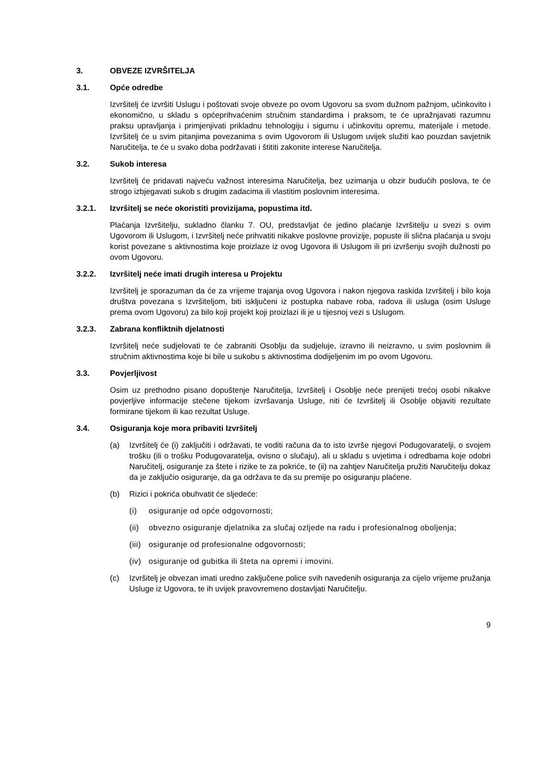3. OBVEZE IZVRŠITELJA
3.1. Opće odredbe
Izvršitelj će izvršiti Uslugu i poštovati svoje obveze po ovom Ugovoru sa svom dužnom pažnjom, učinkovito i ekonomično, u skladu s općeprihvaćenim stručnim standardima i praksom, te će upražnjavati razumnu praksu upravljanja i primjenjivati prikladnu tehnologiju i sigurnu i učinkovitu opremu, materijale i metode. Izvršitelj će u svim pitanjima povezanima s ovim Ugovorom ili Uslugom uvijek služiti kao pouzdan savjetnik Naručitelja, te će u svako doba podržavati i štititi zakonite interese Naručitelja.
3.2. Sukob interesa
Izvršitelj će pridavati najveću važnost interesima Naručitelja, bez uzimanja u obzir budućih poslova, te će strogo izbjegavati sukob s drugim zadacima ili vlastitim poslovnim interesima.
3.2.1. Izvršitelj se neće okoristiti provizijama, popustima itd.
Plaćanja Izvršitelju, sukladno članku 7. OU, predstavljat će jedino plaćanje Izvršitelju u svezi s ovim Ugovorom ili Uslugom, i Izvršitelj neće prihvatiti nikakve poslovne provizije, popuste ili slična plaćanja u svoju korist povezane s aktivnostima koje proizlaze iz ovog Ugovora ili Uslugom ili pri izvršenju svojih dužnosti po ovom Ugovoru.
3.2.2. Izvršitelj neće imati drugih interesa u Projektu
Izvršitelj je sporazuman da će za vrijeme trajanja ovog Ugovora i nakon njegova raskida Izvršitelj i bilo koja društva povezana s Izvršiteljom, biti isključeni iz postupka nabave roba, radova ili usluga (osim Usluge prema ovom Ugovoru) za bilo koji projekt koji proizlazi ili je u tijesnoj vezi s Uslugom.
3.2.3. Zabrana konfliktnih djelatnosti
Izvršitelj neće sudjelovati te će zabraniti Osoblju da sudjeluje, izravno ili neizravno, u svim poslovnim ili stručnim aktivnostima koje bi bile u sukobu s aktivnostima dodijeljenim im po ovom Ugovoru.
3.3. Povjerljivost
Osim uz prethodno pisano dopuštenje Naručitelja, Izvršitelj i Osoblje neće prenijeti trećoj osobi nikakve povjerljive informacije stečene tijekom izvršavanja Usluge, niti će Izvršitelj ili Osoblje objaviti rezultate formirane tijekom ili kao rezultat Usluge.
3.4. Osiguranja koje mora pribaviti Izvršitelj
(a) Izvršitelj će (i) zaključiti i održavati, te voditi računa da to isto izvrše njegovi Podugovaratelji, o svojem trošku (ili o trošku Podugovaratelja, ovisno o slučaju), ali u skladu s uvjetima i odredbama koje odobri Naručitelj, osiguranje za štete i rizike te za pokriće, te (ii) na zahtjev Naručitelja pružiti Naručitelju dokaz da je zaključio osiguranje, da ga održava te da su premije po osiguranju plaćene.
(b) Rizici i pokrića obuhvatit će sljedeće:
(i) osiguranje od opće odgovornosti;
(ii) obvezno osiguranje djelatnika za slučaj ozljede na radu i profesionalnog oboljenja;
(iii) osiguranje od profesionalne odgovornosti;
(iv) osiguranje od gubitka ili šteta na opremi i imovini.
(c) Izvršitelj je obvezan imati uredno zaključene police svih navedenih osiguranja za cijelo vrijeme pružanja Usluge iz Ugovora, te ih uvijek pravovremeno dostavljati Naručitelju.
9